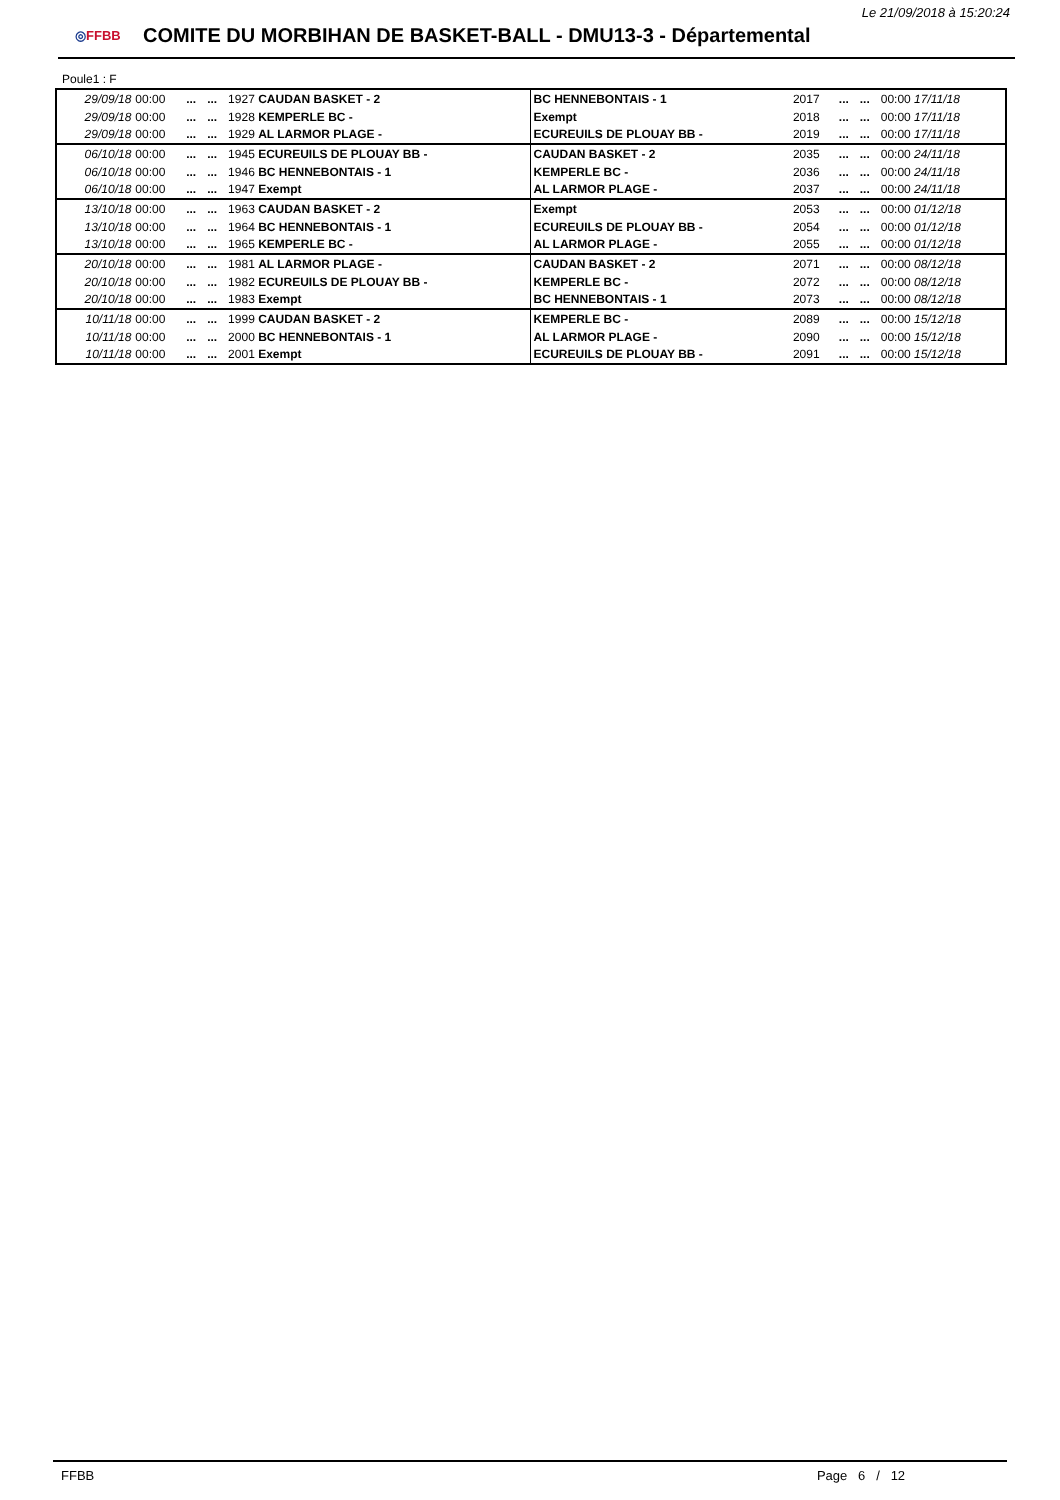Le 21/09/2018 à 15:20:24
◎FFBB
COMITE DU MORBIHAN DE BASKET-BALL - DMU13-3 - Départemental
Poule1 : F
| 29/09/18 | 00:00 | ... | ... | 1927 CAUDAN BASKET - 2 | BC HENNEBONTAIS - 1 | 2017 | ... | ... | 00:00 17/11/18 |
| 29/09/18 | 00:00 | ... | ... | 1928 KEMPERLE BC - | Exempt | 2018 | ... | ... | 00:00 17/11/18 |
| 29/09/18 | 00:00 | ... | ... | 1929 AL LARMOR PLAGE - | ECUREUILS DE PLOUAY BB - | 2019 | ... | ... | 00:00 17/11/18 |
| 06/10/18 | 00:00 | ... | ... | 1945 ECUREUILS DE PLOUAY BB - | CAUDAN BASKET - 2 | 2035 | ... | ... | 00:00 24/11/18 |
| 06/10/18 | 00:00 | ... | ... | 1946 BC HENNEBONTAIS - 1 | KEMPERLE BC - | 2036 | ... | ... | 00:00 24/11/18 |
| 06/10/18 | 00:00 | ... | ... | 1947 Exempt | AL LARMOR PLAGE - | 2037 | ... | ... | 00:00 24/11/18 |
| 13/10/18 | 00:00 | ... | ... | 1963 CAUDAN BASKET - 2 | Exempt | 2053 | ... | ... | 00:00 01/12/18 |
| 13/10/18 | 00:00 | ... | ... | 1964 BC HENNEBONTAIS - 1 | ECUREUILS DE PLOUAY BB - | 2054 | ... | ... | 00:00 01/12/18 |
| 13/10/18 | 00:00 | ... | ... | 1965 KEMPERLE BC - | AL LARMOR PLAGE - | 2055 | ... | ... | 00:00 01/12/18 |
| 20/10/18 | 00:00 | ... | ... | 1981 AL LARMOR PLAGE - | CAUDAN BASKET - 2 | 2071 | ... | ... | 00:00 08/12/18 |
| 20/10/18 | 00:00 | ... | ... | 1982 ECUREUILS DE PLOUAY BB - | KEMPERLE BC - | 2072 | ... | ... | 00:00 08/12/18 |
| 20/10/18 | 00:00 | ... | ... | 1983 Exempt | BC HENNEBONTAIS - 1 | 2073 | ... | ... | 00:00 08/12/18 |
| 10/11/18 | 00:00 | ... | ... | 1999 CAUDAN BASKET - 2 | KEMPERLE BC - | 2089 | ... | ... | 00:00 15/12/18 |
| 10/11/18 | 00:00 | ... | ... | 2000 BC HENNEBONTAIS - 1 | AL LARMOR PLAGE - | 2090 | ... | ... | 00:00 15/12/18 |
| 10/11/18 | 00:00 | ... | ... | 2001 Exempt | ECUREUILS DE PLOUAY BB - | 2091 | ... | ... | 00:00 15/12/18 |
FFBB Page 6 / 12